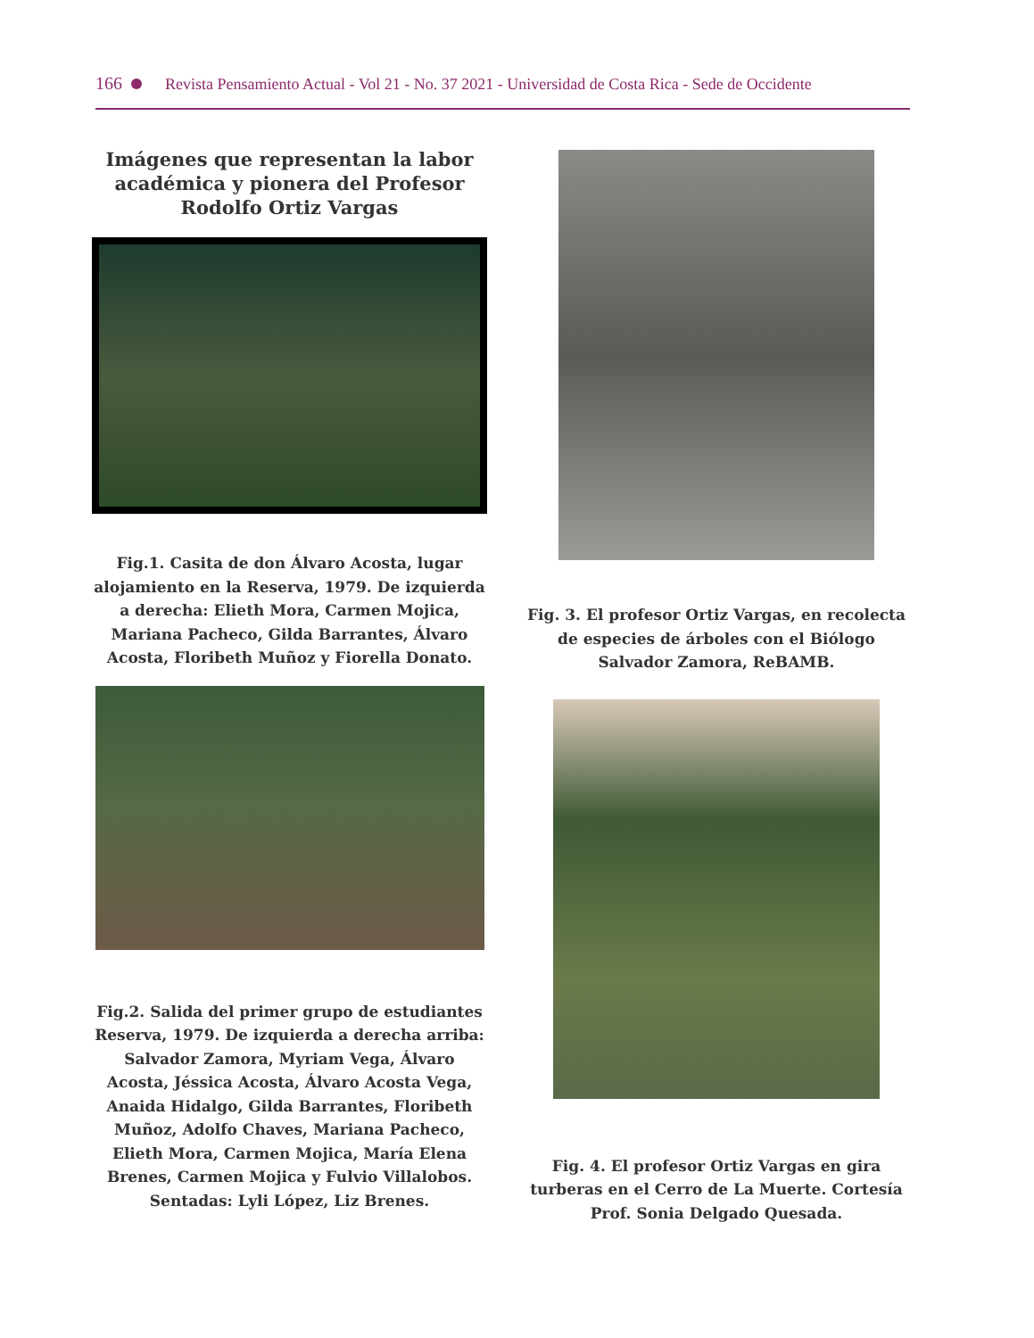166 Revista Pensamiento Actual - Vol 21 - No. 37 2021 - Universidad de Costa Rica - Sede de Occidente
Imágenes que representan la labor académica y pionera del Profesor Rodolfo Ortiz Vargas
Fig.1. Casita de don Álvaro Acosta, lugar alojamiento en la Reserva, 1979. De izquierda a derecha: Elieth Mora, Carmen Mojica, Mariana Pacheco, Gilda Barrantes, Álvaro Acosta, Floribeth Muñoz y Fiorella Donato.
Fig.2. Salida del primer grupo de estudiantes Reserva, 1979. De izquierda a derecha arriba: Salvador Zamora, Myriam Vega, Álvaro Acosta, Jéssica Acosta, Álvaro Acosta Vega, Anaida Hidalgo, Gilda Barrantes, Floribeth Muñoz, Adolfo Chaves, Mariana Pacheco, Elieth Mora, Carmen Mojica, María Elena Brenes, Carmen Mojica y Fulvio Villalobos. Sentadas: Lyli López, Liz Brenes.
Fig. 3. El profesor Ortiz Vargas, en recolecta de especies de árboles con el Biólogo Salvador Zamora, ReBAMB.
Fig. 4. El profesor Ortiz Vargas en gira turberas en el Cerro de La Muerte. Cortesía Prof. Sonia Delgado Quesada.